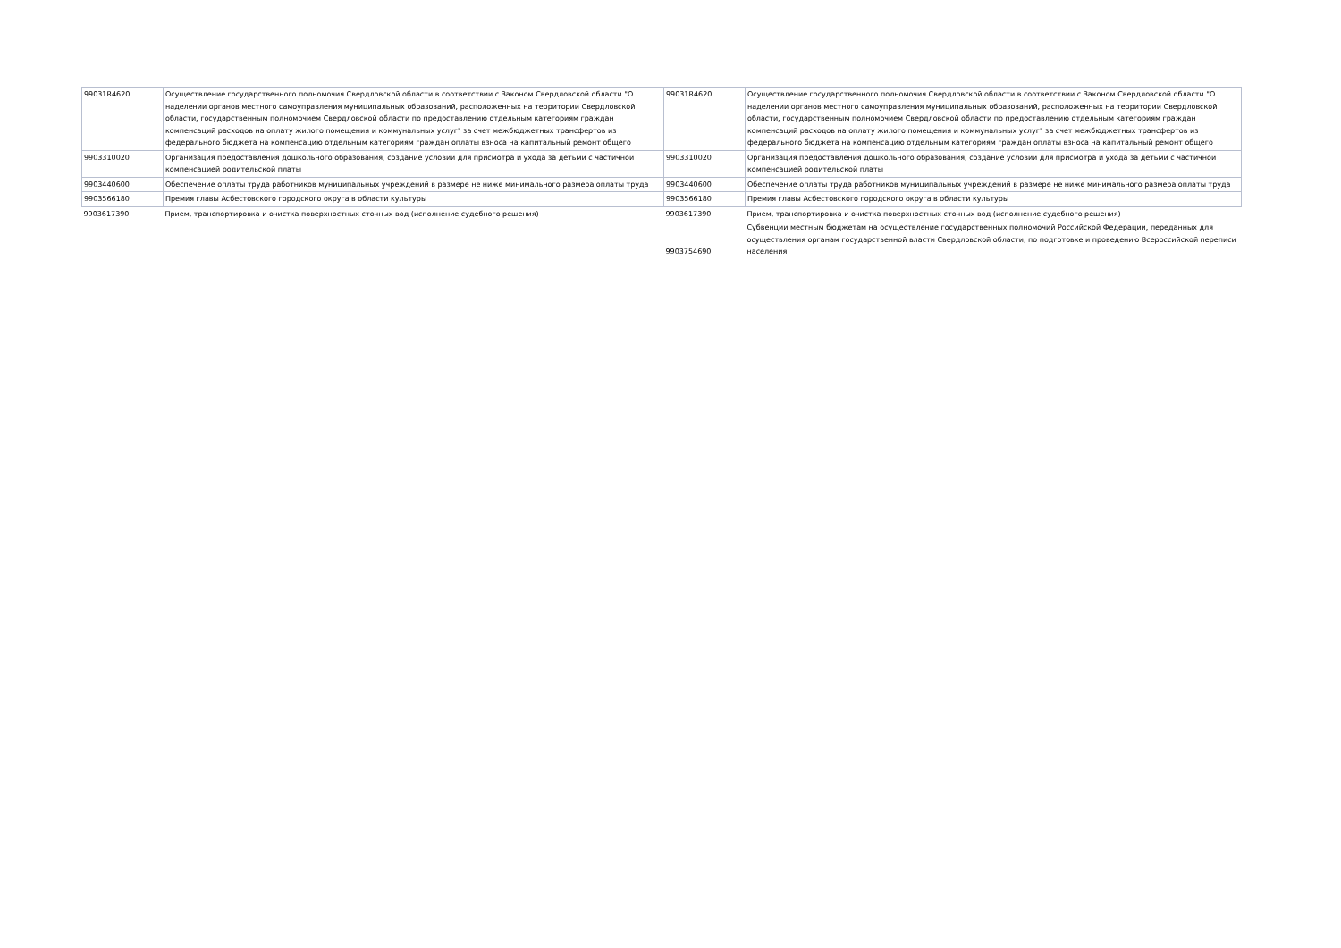| 99031R4620 | Осуществление государственного полномочия Свердловской области в соответствии с Законом Свердловской области "О наделении органов местного самоуправления муниципальных образований, расположенных на территории Свердловской области, государственным полномочием Свердловской области по предоставлению отдельным категориям граждан компенсаций расходов на оплату жилого помещения и коммунальных услуг" за счет межбюджетных трансфертов из федерального бюджета на компенсацию отдельным категориям граждан оплаты взноса на капитальный ремонт общего | 99031R4620 | Осуществление государственного полномочия Свердловской области в соответствии с Законом Свердловской области "О наделении органов местного самоуправления муниципальных образований, расположенных на территории Свердловской области, государственным полномочием Свердловской области по предоставлению отдельным категориям граждан компенсаций расходов на оплату жилого помещения и коммунальных услуг" за счет межбюджетных трансфертов из федерального бюджета на компенсацию отдельным категориям граждан оплаты взноса на капитальный ремонт общего |
| 9903310020 | Организация предоставления дошкольного образования, создание условий для присмотра и ухода за детьми с частичной компенсацией родительской платы | 9903310020 | Организация предоставления дошкольного образования, создание условий для присмотра и ухода за детьми с частичной компенсацией родительской платы |
| 9903440600 | Обеспечение оплаты труда работников муниципальных учреждений в размере не ниже минимального размера оплаты труда | 9903440600 | Обеспечение оплаты труда работников муниципальных учреждений в размере не ниже минимального размера оплаты труда |
| 9903566180 | Премия главы Асбестовского городского округа в области культуры | 9903566180 | Премия главы Асбестовского городского округа в области культуры |
| 9903617390 | Прием, транспортировка и очистка поверхностных сточных вод (исполнение судебного решения) | 9903617390 | Прием, транспортировка и очистка поверхностных сточных вод (исполнение судебного решения) |
| | | 9903754690 | Субвенции местным бюджетам на осуществление государственных полномочий Российской Федерации, переданных для осуществления органам государственной власти Свердловской области, по подготовке и проведению Всероссийской переписи населения |